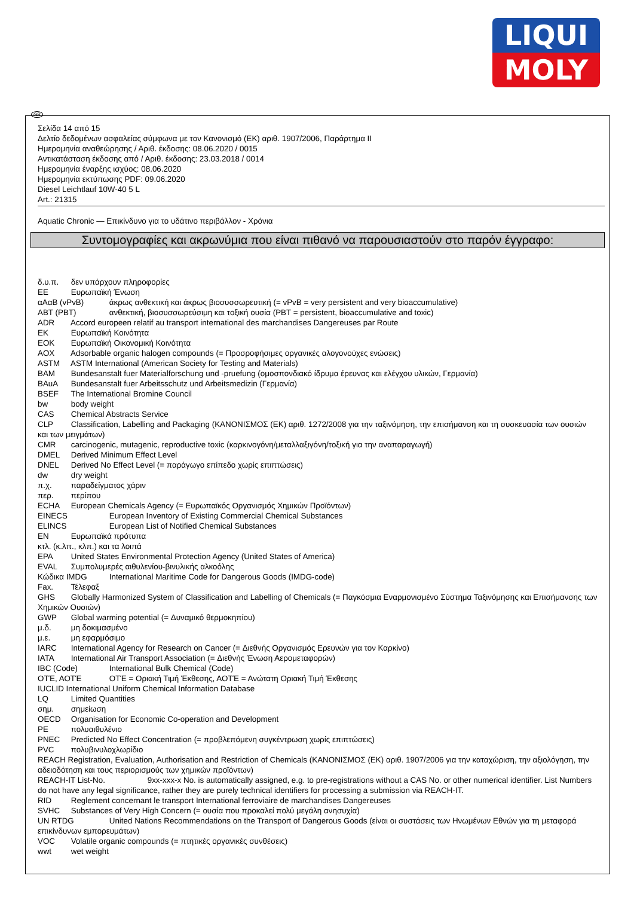LIQUI
MOLY
GR
Σελίδα 14 από 15
Δελτίο δεδομένων ασφαλείας σύμφωνα με τον Κανονισμό (ΕΚ) αριθ. 1907/2006, Παράρτημα II
Ημερομηνία αναθεώρησης / Αριθ. έκδοσης: 08.06.2020 / 0015
Αντικατάσταση έκδοσης από / Αριθ. έκδοσης: 23.03.2018 / 0014
Ημερομηνία έναρξης ισχύος: 08.06.2020
Ημερομηνία εκτύπωσης PDF: 09.06.2020
Diesel Leichtlauf 10W-40 5 L
Art.: 21315
Aquatic Chronic — Επικίνδυνο για το υδάτινο περιβάλλον - Χρόνια
Συντομογραφίες και ακρωνύμια που είναι πιθανό να παρουσιαστούν στο παρόν έγγραφο:
δ.υ.π. δεν υπάρχουν πληροφορίες
ΕΕ Ευρωπαϊκή Ένωση
αΑαΒ (vPvB) άκρως ανθεκτική και άκρως βιοσυσσωρευτική (= vPvB = very persistent and very bioaccumulative)
ΑΒΤ (PBT) ανθεκτική, βιοσυσσωρεύσιμη και τοξική ουσία (PBT = persistent, bioaccumulative and toxic)
ADR Accord europeen relatif au transport international des marchandises Dangereuses par Route
ΕΚ Ευρωπαϊκή Κοινότητα
ΕΟΚ Ευρωπαϊκή Οικονομική Κοινότητα
AOX Adsorbable organic halogen compounds (= Προσροφήσιμες οργανικές αλογονούχες ενώσεις)
ASTM ASTM International (American Society for Testing and Materials)
BAM Bundesanstalt fuer Materialforschung und -pruefung (ομοσπονδιακό ίδρυμα έρευνας και ελέγχου υλικών, Γερμανία)
BAuA Bundesanstalt fuer Arbeitsschutz und Arbeitsmedizin (Γερμανία)
BSEF The International Bromine Council
bw body weight
CAS Chemical Abstracts Service
CLP Classification, Labelling and Packaging (ΚΑΝΟΝΙΣΜΟΣ (ΕΚ) αριθ. 1272/2008 για την ταξινόμηση, την επισήμανση και τη συσκευασία των ουσιών και των μειγμάτων)
CMR carcinogenic, mutagenic, reproductive toxic (καρκινογόνη/μεταλλαξιγόνη/τοξική για την αναπαραγωγή)
DMEL Derived Minimum Effect Level
DNEL Derived No Effect Level (= παράγωγο επίπεδο χωρίς επιπτώσεις)
dw dry weight
π.χ. παραδείγματος χάριν
περ. περίπου
ECHA European Chemicals Agency (= Ευρωπαϊκός Οργανισμός Χημικών Προϊόντων)
EINECS European Inventory of Existing Commercial Chemical Substances
ELINCS European List of Notified Chemical Substances
EN Ευρωπαϊκά πρότυπα
κτλ. (κ.λπ., κλπ.) και τα λοιπά
EPA United States Environmental Protection Agency (United States of America)
EVAL Συμπολυμερές αιθυλενίου-βινυλικής αλκοόλης
Κώδικα IMDG International Maritime Code for Dangerous Goods (IMDG-code)
Fax. Τέλεφαξ
GHS Globally Harmonized System of Classification and Labelling of Chemicals (= Παγκόσμια Εναρμονισμένο Σύστημα Ταξινόμησης και Επισήμανσης των Χημικών Ουσιών)
GWP Global warming potential (= Δυναμικό θερμοκηπίου)
μ.δ. μη δοκιμασμένο
μ.ε. μη εφαρμόσιμο
IARC International Agency for Research on Cancer (= Διεθνής Οργανισμός Ερευνών για τον Καρκίνο)
IATA International Air Transport Association (= Διεθνής Ένωση Αερομεταφορών)
IBC (Code) International Bulk Chemical (Code)
ΟΤΈ, ΑΟΤΈ ΟΤΈ = Οριακή Τιμή Έκθεσης, ΑΟΤΈ = Ανώτατη Οριακή Τιμή Έκθεσης
IUCLID International Uniform Chemical Information Database
LQ Limited Quantities
σημ. σημείωση
OECD Organisation for Economic Co-operation and Development
PE πολυαιθυλένιο
PNEC Predicted No Effect Concentration (= προβλεπόμενη συγκέντρωση χωρίς επιπτώσεις)
PVC πολυβινυλοχλωρίδιο
REACH Registration, Evaluation, Authorisation and Restriction of Chemicals (ΚΑΝΟΝΙΣΜΟΣ (ΕΚ) αριθ. 1907/2006 για την καταχώριση, την αξιολόγηση, την αδειοδότηση και τους περιορισμούς των χημικών προϊόντων)
REACH-IT List-No. 9xx-xxx-x No. is automatically assigned, e.g. to pre-registrations without a CAS No. or other numerical identifier. List Numbers do not have any legal significance, rather they are purely technical identifiers for processing a submission via REACH-IT.
RID Reglement concernant le transport International ferroviaire de marchandises Dangereuses
SVHC Substances of Very High Concern (= ουσία που προκαλεί πολύ μεγάλη ανησυχία)
UN RTDG United Nations Recommendations on the Transport of Dangerous Goods (είναι οι συστάσεις των Ηνωμένων Εθνών για τη μεταφορά επικίνδυνων εμπορευμάτων)
VOC Volatile organic compounds (= πτητικές οργανικές συνθέσεις)
wwt wet weight